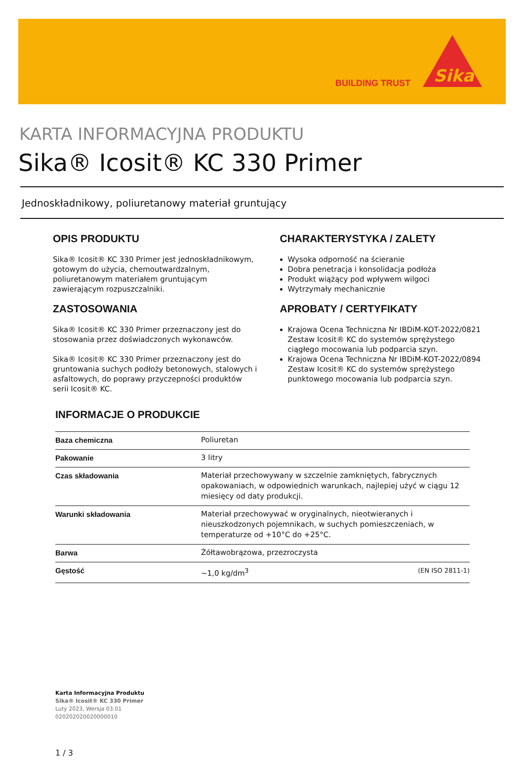BUILDING TRUST
Sika
KARTA INFORMACYJNA PRODUKTU
Sika® Icosit® KC 330 Primer
Jednoskładnikowy, poliuretanowy materiał gruntujący
OPIS PRODUKTU
Sika® Icosit® KC 330 Primer jest jednoskładnikowym, gotowym do użycia, chemoutwardzalnym, poliuretanowym materiałem gruntującym zawierającym rozpuszczalniki.
ZASTOSOWANIA
Sika® Icosit® KC 330 Primer przeznaczony jest do stosowania przez doświadczonych wykonawców.
Sika® Icosit® KC 330 Primer przeznaczony jest do gruntowania suchych podłoży betonowych, stalowych i asfaltowych, do poprawy przyczepności produktów serii Icosit® KC.
CHARAKTERYSTYKA / ZALETY
Wysoka odporność na ścieranie
Dobra penetracja i konsolidacja podłoża
Produkt wiążący pod wpływem wilgoci
Wytrzymały mechanicznie
APROBATY / CERTYFIKATY
Krajowa Ocena Techniczna Nr IBDiM-KOT-2022/0821 Zestaw Icosit® KC do systemów sprężystego ciągłego mocowania lub podparcia szyn.
Krajowa Ocena Techniczna Nr IBDiM-KOT-2022/0894 Zestaw Icosit® KC do systemów sprężystego punktowego mocowania lub podparcia szyn.
INFORMACJE O PRODUKCIE
| Baza chemiczna | Poliuretan | |
| Pakowanie | 3 litry | |
| Czas składowania | Materiał przechowywany w szczelnie zamkniętych, fabrycznych opakowaniach, w odpowiednich warunkach, najlepiej użyć w ciągu 12 miesięcy od daty produkcji. | |
| Warunki składowania | Materiał przechowywać w oryginalnych, nieotwieranych i nieuszkodzonych pojemnikach, w suchych pomieszczeniach, w temperaturze od +10°C do +25°C. | |
| Barwa | Żółtawobrązowa, przezroczysta | |
| Gęstość | ~1,0 kg/dm<sup>3</sup> | (EN ISO 2811-1) |
Karta Informacyjna Produktu
Sika® Icosit® KC 330 Primer
Luty 2023, Wersja 03.01
020202020020000010
1 / 3